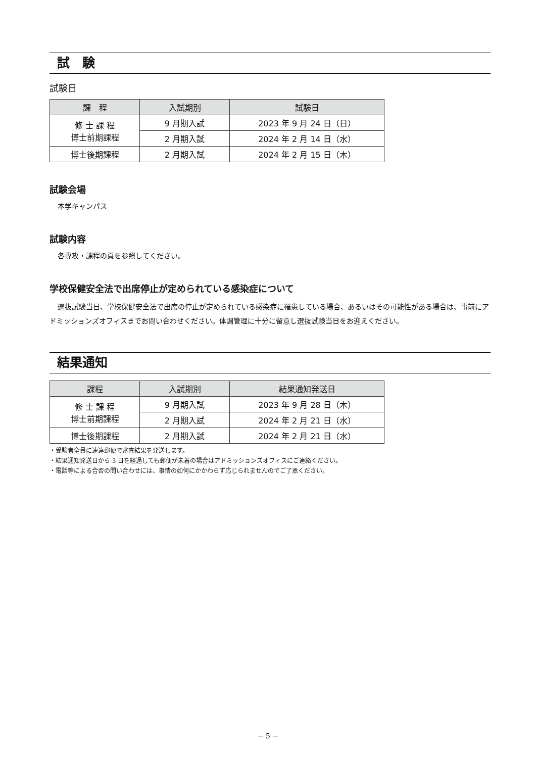試　験
試験日
| 課 程 | 入試期別 | 試験日 |
| --- | --- | --- |
| 修 士 課 程 博士前期課程 | 9 月期入試 | 2023 年 9 月 24 日（日） |
| | 2 月期入試 | 2024 年 2 月 14 日（水） |
| 博士後期課程 | 2 月期入試 | 2024 年 2 月 15 日（木） |
試験会場
本学キャンパス
試験内容
各専攻・課程の頁を参照してください。
学校保健安全法で出席停止が定められている感染症について
選抜試験当日、学校保健安全法で出席の停止が定められている感染症に罹患している場合、あるいはその可能性がある場合は、事前にアドミッションズオフィスまでお問い合わせください。体調管理に十分に留意し選抜試験当日をお迎えください。
結果通知
| 課程 | 入試期別 | 結果通知発送日 |
| --- | --- | --- |
| 修 士 課 程 博士前期課程 | 9 月期入試 | 2023 年 9 月 28 日（木） |
| | 2 月期入試 | 2024 年 2 月 21 日（水） |
| 博士後期課程 | 2 月期入試 | 2024 年 2 月 21 日（水） |
・受験者全員に速達郵便で審査結果を発送します。
・結果通知発送日から 3 日を経過しても郵便が未着の場合はアドミッションズオフィスにご連絡ください。
・電話等による合否の問い合わせには、事情の如何にかかわらず応じられませんのでご了承ください。
− 5 −